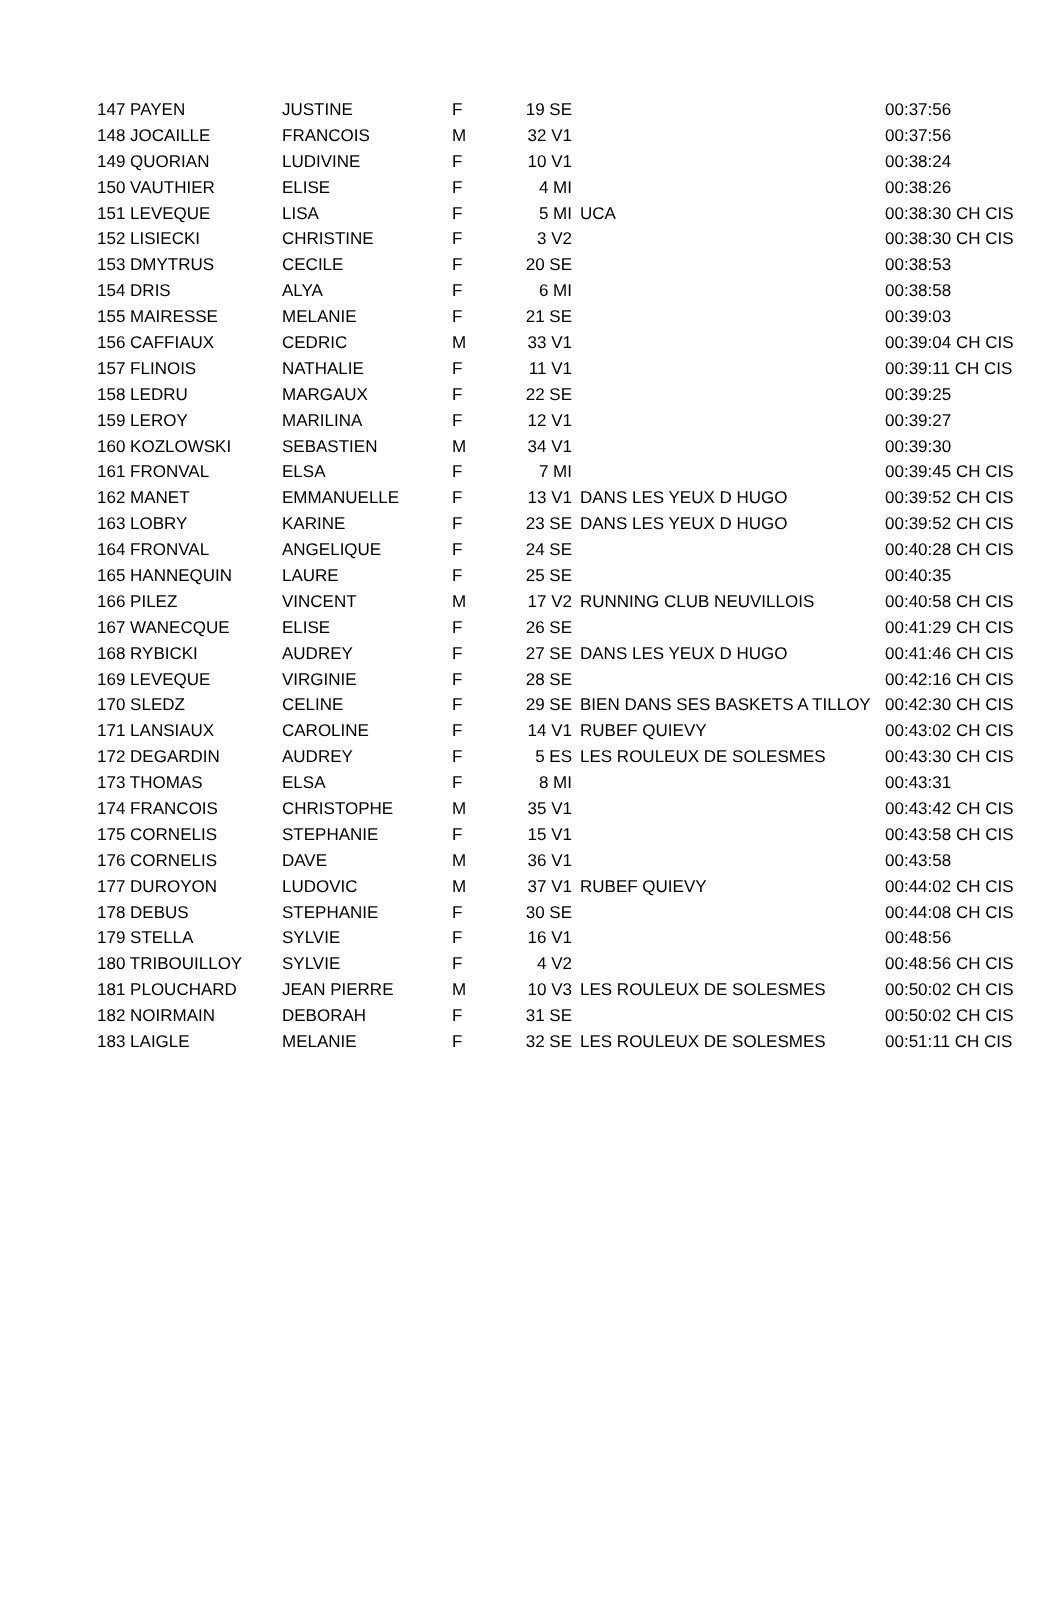| 147 PAYEN | JUSTINE | F | 19 SE | | 00:37:56 |
| 148 JOCAILLE | FRANCOIS | M | 32 V1 | | 00:37:56 |
| 149 QUORIAN | LUDIVINE | F | 10 V1 | | 00:38:24 |
| 150 VAUTHIER | ELISE | F | 4 MI | | 00:38:26 |
| 151 LEVEQUE | LISA | F | 5 MI | UCA | 00:38:30 CH CIS |
| 152 LISIECKI | CHRISTINE | F | 3 V2 | | 00:38:30 CH CIS |
| 153 DMYTRUS | CECILE | F | 20 SE | | 00:38:53 |
| 154 DRIS | ALYA | F | 6 MI | | 00:38:58 |
| 155 MAIRESSE | MELANIE | F | 21 SE | | 00:39:03 |
| 156 CAFFIAUX | CEDRIC | M | 33 V1 | | 00:39:04 CH CIS |
| 157 FLINOIS | NATHALIE | F | 11 V1 | | 00:39:11 CH CIS |
| 158 LEDRU | MARGAUX | F | 22 SE | | 00:39:25 |
| 159 LEROY | MARILINA | F | 12 V1 | | 00:39:27 |
| 160 KOZLOWSKI | SEBASTIEN | M | 34 V1 | | 00:39:30 |
| 161 FRONVAL | ELSA | F | 7 MI | | 00:39:45 CH CIS |
| 162 MANET | EMMANUELLE | F | 13 V1 | DANS LES YEUX D HUGO | 00:39:52 CH CIS |
| 163 LOBRY | KARINE | F | 23 SE | DANS LES YEUX D HUGO | 00:39:52 CH CIS |
| 164 FRONVAL | ANGELIQUE | F | 24 SE | | 00:40:28 CH CIS |
| 165 HANNEQUIN | LAURE | F | 25 SE | | 00:40:35 |
| 166 PILEZ | VINCENT | M | 17 V2 | RUNNING CLUB NEUVILLOIS | 00:40:58 CH CIS |
| 167 WANECQUE | ELISE | F | 26 SE | | 00:41:29 CH CIS |
| 168 RYBICKI | AUDREY | F | 27 SE | DANS LES YEUX D HUGO | 00:41:46 CH CIS |
| 169 LEVEQUE | VIRGINIE | F | 28 SE | | 00:42:16 CH CIS |
| 170 SLEDZ | CELINE | F | 29 SE | BIEN DANS SES BASKETS A TILLOY | 00:42:30 CH CIS |
| 171 LANSIAUX | CAROLINE | F | 14 V1 | RUBEF QUIEVY | 00:43:02 CH CIS |
| 172 DEGARDIN | AUDREY | F | 5 ES | LES ROULEUX DE SOLESMES | 00:43:30 CH CIS |
| 173 THOMAS | ELSA | F | 8 MI | | 00:43:31 |
| 174 FRANCOIS | CHRISTOPHE | M | 35 V1 | | 00:43:42 CH CIS |
| 175 CORNELIS | STEPHANIE | F | 15 V1 | | 00:43:58 CH CIS |
| 176 CORNELIS | DAVE | M | 36 V1 | | 00:43:58 |
| 177 DUROYON | LUDOVIC | M | 37 V1 | RUBEF QUIEVY | 00:44:02 CH CIS |
| 178 DEBUS | STEPHANIE | F | 30 SE | | 00:44:08 CH CIS |
| 179 STELLA | SYLVIE | F | 16 V1 | | 00:48:56 |
| 180 TRIBOUILLOY | SYLVIE | F | 4 V2 | | 00:48:56 CH CIS |
| 181 PLOUCHARD | JEAN PIERRE | M | 10 V3 | LES ROULEUX DE SOLESMES | 00:50:02 CH CIS |
| 182 NOIRMAIN | DEBORAH | F | 31 SE | | 00:50:02 CH CIS |
| 183 LAIGLE | MELANIE | F | 32 SE | LES ROULEUX DE SOLESMES | 00:51:11 CH CIS |